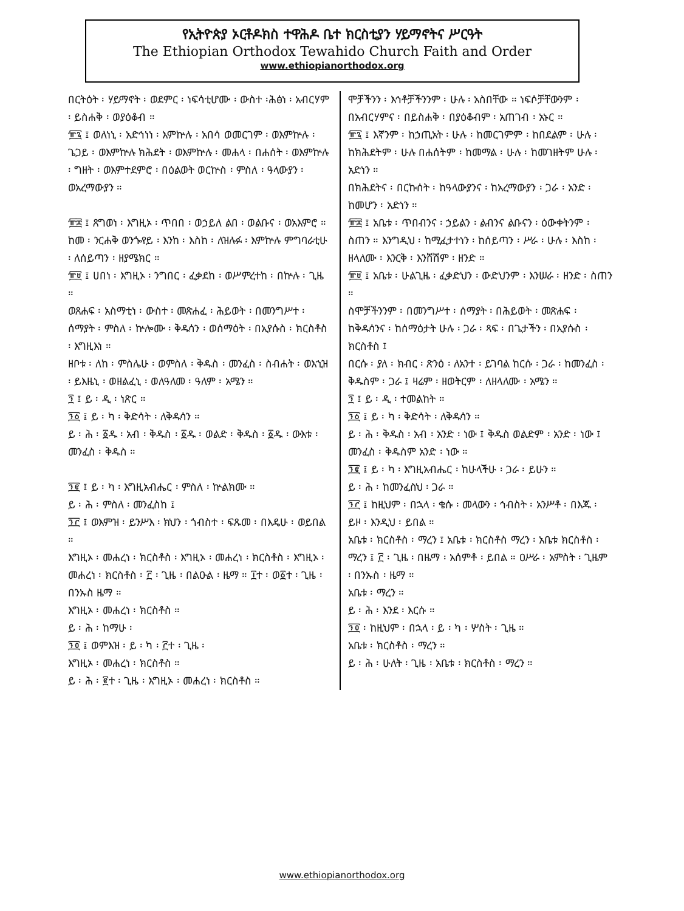የኢትዮጵያ ኦርቶዶክስ ተዋሕዶ ቤተ ክርስቲያን ሃይማኖትና ሥርዓት
The Ethiopian Orthodox Tewahido Church Faith and Order
www.ethiopianorthodox.org
በርትዕት ፡ ሃይማኖት ፡ ወደምር ፡ ነፍሳቲሆሙ ፡ ውስተ ፡ሕፅነ ፡ አብርሃም ፡ ይስሐቅ ፡ ወያዕቆብ ።
፹፯ ፤ ወለነኒ ፡ አድኅነነ ፡ እምኵሉ ፡ አበሳ ወመርገም ፡ ወእምኵሉ ፡ ጌጋይ ፡ ወእምኵሉ ክሕደት ፡ ወእምኵሉ ፡ መሐላ ፡ በሐሰት ፡ ወእምኵሉ ፡ ግዘት ፡ ወእምተደምሮ ፡ በዕልወት ወርኵስ ፡ ምስለ ፡ ዓላውያን ፡ ወአረማውያን ።
፹፰ ፤ ጸግወነ ፡ እግዚኦ ፡ ጥበበ ፡ ወኃይለ ልበ ፡ ወልቡና ፡ ወአእምሮ ። ከመ ፡ ንርሐቅ ወንጐየይ ፡ እንከ ፡ እስከ ፡ ለዝሉፉ ፡ እምኵሉ ምግባራቲሁ ፡ ለሰይጣን ፡ ዘያሜክር ።
፹፱ ፤ ሀበነ ፡ እግዚኦ ፡ ንግበር ፡ ፈቃደከ ፡ ወሥምረተከ ፡ በኵሉ ፡ ጊዜ ።
ወጸሐፍ ፡ አስማቲነ ፡ ውስተ ፡ መጽሐፈ ፡ ሕይወት ፡ በመንግሥተ ፡ ሰማያት ፡ ምስለ ፡ ኵሎሙ ፡ ቅዱሳን ፡ ወሰማዕት ፡ በኢየሱስ ፡ ክርስቶስ ፡ እግዚእነ ።
ዘቦቱ ፡ ለከ ፡ ምስሌሁ ፡ ወምስለ ፡ ቅዱስ ፡ መንፈስ ፡ ስብሐት ፡ ወእኂዝ ፡ ይእዜኒ ፡ ወዘልፈኒ ፡ ወለዓለመ ፡ ዓለም ፡ አሜን ።
፺ ፤ ይ ፡ ዲ ፡ ነጽር ።
፺፩ ፤ ይ ፡ ካ ፡ ቅድሳት ፡ ለቅዱሳን ።
ይ ፡ ሕ ፡ ፩ዱ ፡ አብ ፡ ቅዱስ ፡ ፩ዱ ፡ ወልድ ፡ ቅዱስ ፡ ፩ዱ ፡ ውእቱ ፡ መንፈስ ፡ ቅዱስ ።
፺፪ ፤ ይ ፡ ካ ፡ እግዚአብሔር ፡ ምስለ ፡ ኵልክሙ ።
ይ ፡ ሕ ፡ ምስለ ፡ መንፈስከ ፤
፺፫ ፤ ወእምዝ ፡ ይንሥእ ፡ ክህን ፡ ጎብስተ ፡ ፍጹመ ፡ በእዴሁ ፡ ወይበል ።
እግዚኦ ፡ መሐረነ ፡ ክርስቶስ ፡ እግዚኦ ፡ መሐረነ ፡ ክርስቶስ ፡ እግዚኦ ፡ መሐረነ ፡ ክርስቶስ ፡ ፫ ፡ ጊዜ ፡ በልዑል ፡ ዜማ ። ፲ተ ፡ ወ፩ተ ፡ ጊዜ ፡ በንኡስ ዜማ ።
እግዚኦ ፡ መሐረነ ፡ ክርስቶስ ።
ይ ፡ ሕ ፡ ከማሁ ፡
፺፬ ፤ ወምእዝ ፡ ይ ፡ ካ ፡ ፫ተ ፡ ጊዜ ፡
እግዚኦ ፡ መሐረነ ፡ ክርስቶስ ።
ይ ፡ ሕ ፡ ፪ተ ፡ ጊዜ ፡ እግዚኦ ፡ መሐረነ ፡ ክርስቶስ ።
ሞቻችንን ፡ እኅቶቻችንንም ፡ ሁሉ ፡ አስበቸው ። ነፍሶቻቸውንም ፡ በአብርሃምና ፡ በይስሐቅ ፡ በያዕቆብም ፡ አጠገብ ፡ አኑር ።
፹፯ ፤ እኛንም ፡ ከኃጢአት ፡ ሁሉ ፡ ከመርገምም ፡ ከበደልም ፡ ሁሉ ፡ ከክሕደትም ፡ ሁሉ በሐሰትም ፡ ከመማል ፡ ሁሉ ፡ ከመገዘትም ሁሉ ፡ አድነን ።
በክሕደትና ፡ በርኩሰት ፡ ከዓላውያንና ፡ ከአረማውያን ፡ ጋራ ፡ አንድ ፡ ከመሆን ፡ አድነን ።
፹፰ ፤ አቤቱ ፡ ጥበብንና ፡ ኃይልን ፡ ልብንና ልቡናን ፡ ዕውቀትንም ፡ ስጠን ። እንግዲህ ፡ ከሚፈታተነን ፡ ከሰይጣን ፡ ሥራ ፡ ሁሉ ፡ እስከ ፡ ዘላለሙ ፡ እንርቅ ፡ እንሸሽም ፡ ዘንድ ።
፹፱ ፤ አቤቱ ፡ ሁልጊዜ ፡ ፈቃድህን ፡ ውድህንም ፡ እንሠራ ፡ ዘንድ ፡ ስጠን ።
ስሞቻችንንም ፡ በመንግሥተ ፡ ሰማያት ፡ በሕይወት ፡ መጽሐፍ ፡ ከቅዱሳንና ፡ ከሰማዕታት ሁሉ ፡ ጋራ ፡ ጻፍ ፡ በጌታችን ፡ በኢየሱስ ፡ ክርስቶስ ፤
በርሱ ፡ ያለ ፡ ክብር ፡ ጽንዕ ፡ ለአንተ ፡ ይገባል ከርሱ ፡ ጋራ ፡ ከመንፈስ ፡ ቅዱስም ፡ ጋራ ፤ ዛሬም ፡ ዘወትርም ፡ ለዘላለሙ ፡ አሜን ።
፺ ፤ ይ ፡ ዲ ፡ ተመልከት ።
፺፩ ፤ ይ ፡ ካ ፡ ቅድሳት ፡ ለቅዱሳን ።
ይ ፡ ሕ ፡ ቅዱስ ፡ አብ ፡ አንድ ፡ ነው ፤ ቅዱስ ወልድም ፡ አንድ ፡ ነው ፤ መንፈስ ፡ ቅዱስም አንድ ፡ ነው ።
፺፪ ፤ ይ ፡ ካ ፡ እግዚአብሔር ፡ ከሁላችሁ ፡ ጋራ ፡ ይሁን ።
ይ ፡ ሕ ፡ ከመንፈስህ ፡ ጋራ ።
፺፫ ፤ ከዚህም ፡ በኋላ ፡ ቄሱ ፡ መላውን ፡ ኅብስት ፡ አንሥቶ ፡ በእጁ ፡ ይዞ ፡ እንዲህ ፡ ይበል ።
አቤቱ ፡ ክርስቶስ ፡ ማረን ፤ አቤቱ ፡ ክርስቶስ ማረን ፡ አቤቱ ክርስቶስ ፡ ማረን ፤ ፫ ፡ ጊዜ ፡ በዜማ ፡ አሰምቶ ፡ ይበል ። ዐሥራ ፡ አምስት ፡ ጊዜም ፡ በንኡስ ፡ ዜማ ።
አቤቱ ፡ ማረን ።
ይ ፡ ሕ ፡ እንደ ፡ እርሱ ።
፺፬ ፡ ከዚህም ፡ በኋላ ፡ ይ ፡ ካ ፡ ሦስት ፡ ጊዜ ።
አቤቱ ፡ ክርስቶስ ፡ ማረን ።
ይ ፡ ሕ ፡ ሁለት ፡ ጊዜ ፡ አቤቱ ፡ ክርስቶስ ፡ ማረን ።
www.ethiopianorthodox.org